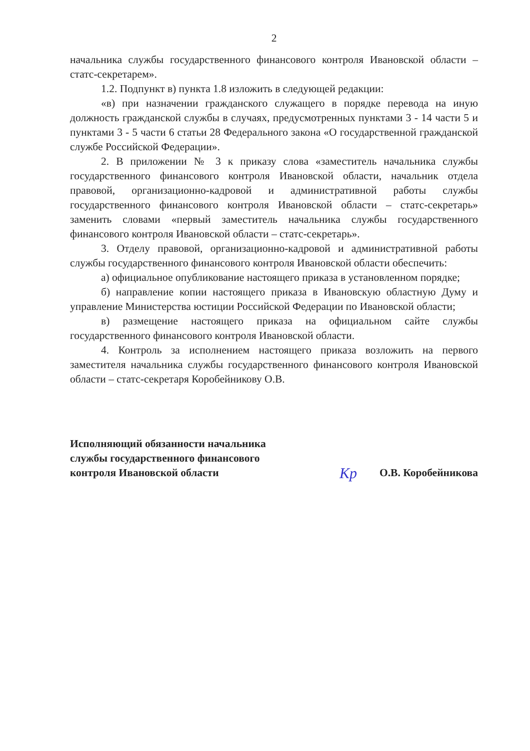2
начальника службы государственного финансового контроля Ивановской области – статс-секретарем».
1.2. Подпункт в) пункта 1.8 изложить в следующей редакции:
«в) при назначении гражданского служащего в порядке перевода на иную должность гражданской службы в случаях, предусмотренных пунктами 3 - 14 части 5 и пунктами 3 - 5 части 6 статьи 28 Федерального закона «О государственной гражданской службе Российской Федерации».
2. В приложении № 3 к приказу слова «заместитель начальника службы государственного финансового контроля Ивановской области, начальник отдела правовой, организационно-кадровой и административной работы службы государственного финансового контроля Ивановской области – статс-секретарь» заменить словами «первый заместитель начальника службы государственного финансового контроля Ивановской области – статс-секретарь».
3. Отделу правовой, организационно-кадровой и административной работы службы государственного финансового контроля Ивановской области обеспечить:
а) официальное опубликование настоящего приказа в установленном порядке;
б) направление копии настоящего приказа в Ивановскую областную Думу и управление Министерства юстиции Российской Федерации по Ивановской области;
в) размещение настоящего приказа на официальном сайте службы государственного финансового контроля Ивановской области.
4. Контроль за исполнением настоящего приказа возложить на первого заместителя начальника службы государственного финансового контроля Ивановской области – статс-секретаря Коробейникову О.В.
Исполняющий обязанности начальника
службы государственного финансового
контроля Ивановской области
Кр
О.В. Коробейникова